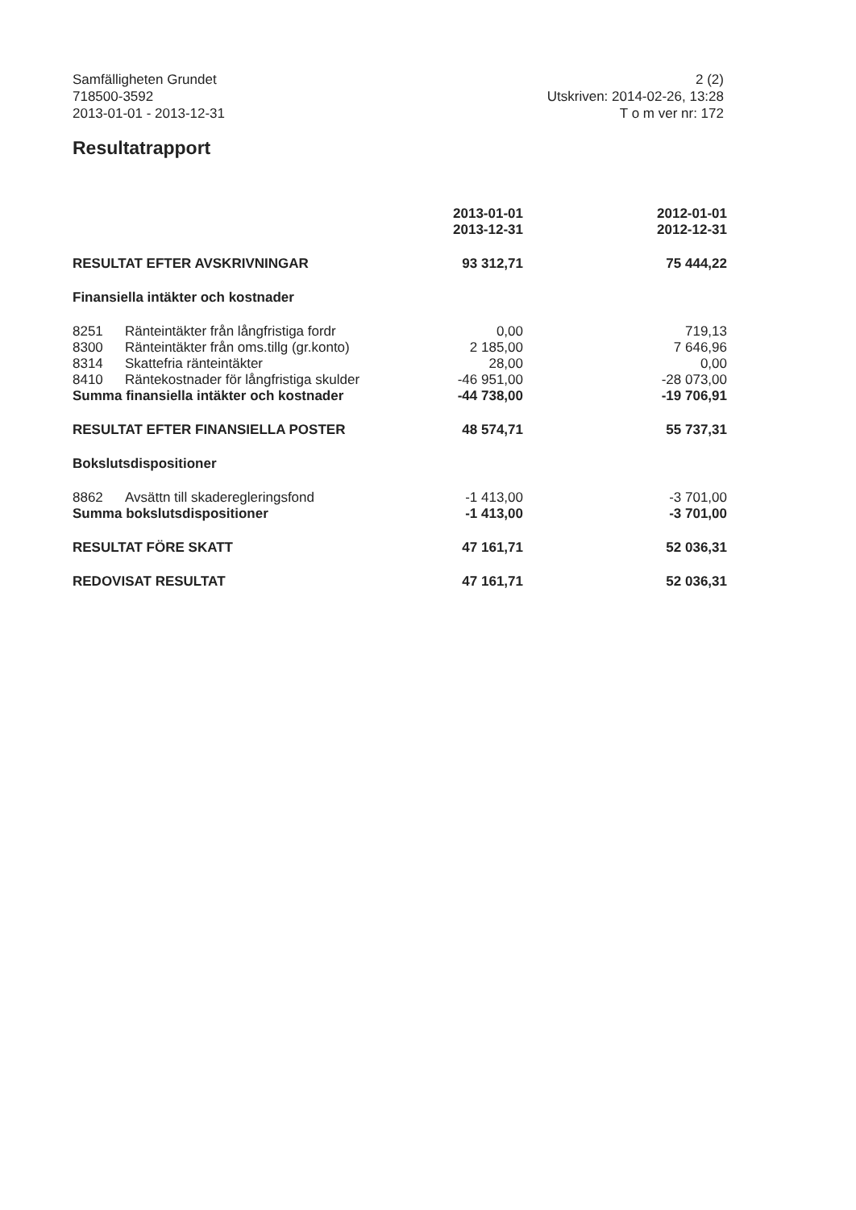Samfälligheten Grundet
718500-3592
2013-01-01 - 2013-12-31
2 (2)
Utskriven: 2014-02-26, 13:28
T o m ver nr: 172
Resultatrapport
| | | 2013-01-01 2013-12-31 | | 2012-01-01 2012-12-31 |
| --- | --- | --- | --- | --- |
| RESULTAT EFTER AVSKRIVNINGAR | | 93 312,71 | | 75 444,22 |
| Finansiella intäkter och kostnader | | | | |
| 8251 | Ränteintäkter från långfristiga fordr | 0,00 | | 719,13 |
| 8300 | Ränteintäkter från oms.tillg (gr.konto) | 2 185,00 | | 7 646,96 |
| 8314 | Skattefria ränteintäkter | 28,00 | | 0,00 |
| 8410 | Räntekostnader för långfristiga skulder | -46 951,00 | | -28 073,00 |
| Summa finansiella intäkter och kostnader | | -44 738,00 | | -19 706,91 |
| RESULTAT EFTER FINANSIELLA POSTER | | 48 574,71 | | 55 737,31 |
| Bokslutsdispositioner | | | | |
| 8862 | Avsättn till skaderegleringsfond | -1 413,00 | | -3 701,00 |
| Summa bokslutsdispositioner | | -1 413,00 | | -3 701,00 |
| RESULTAT FÖRE SKATT | | 47 161,71 | | 52 036,31 |
| REDOVISAT RESULTAT | | 47 161,71 | | 52 036,31 |